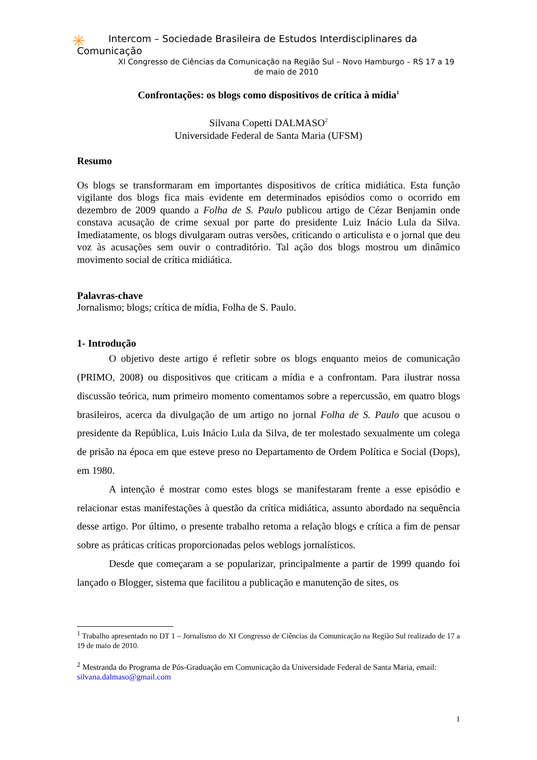✳
Intercom – Sociedade Brasileira de Estudos Interdisciplinares da
Comunicação
XI Congresso de Ciências da Comunicação na Região Sul – Novo Hamburgo – RS 17 a 19 de maio de 2010
Confrontações: os blogs como dispositivos de crítica à mídia<sup>1</sup>
Silvana Copetti DALMASO<sup>2</sup>
Universidade Federal de Santa Maria (UFSM)
Resumo
Os blogs se transformaram em importantes dispositivos de crítica midiática. Esta função vigilante dos blogs fica mais evidente em determinados episódios como o ocorrido em dezembro de 2009 quando a Folha de S. Paulo publicou artigo de Cézar Benjamin onde constava acusação de crime sexual por parte do presidente Luiz Inácio Lula da Silva. Imediatamente, os blogs divulgaram outras versões, criticando o articulista e o jornal que deu voz às acusações sem ouvir o contraditório. Tal ação dos blogs mostrou um dinâmico movimento social de crítica midiática.
Palavras-chave
Jornalismo; blogs; crítica de mídia, Folha de S. Paulo.
1- Introdução
O objetivo deste artigo é refletir sobre os blogs enquanto meios de comunicação (PRIMO, 2008) ou dispositivos que criticam a mídia e a confrontam. Para ilustrar nossa discussão teórica, num primeiro momento comentamos sobre a repercussão, em quatro blogs brasileiros, acerca da divulgação de um artigo no jornal Folha de S. Paulo que acusou o presidente da República, Luis Inácio Lula da Silva, de ter molestado sexualmente um colega de prisão na época em que esteve preso no Departamento de Ordem Política e Social (Dops), em 1980.
A intenção é mostrar como estes blogs se manifestaram frente a esse episódio e relacionar estas manifestações à questão da crítica midiática, assunto abordado na sequência desse artigo. Por último, o presente trabalho retoma a relação blogs e crítica a fim de pensar sobre as práticas críticas proporcionadas pelos weblogs jornalísticos.
Desde que começaram a se popularizar, principalmente a partir de 1999 quando foi lançado o Blogger, sistema que facilitou a publicação e manutenção de sites, os
<sup>1</sup> Trabalho apresentado no DT 1 – Jornalismo do XI Congresso de Ciências da Comunicação na Região Sul realizado de 17 a 19 de maio de 2010.
<sup>2</sup> Mestranda do Programa de Pós-Graduação em Comunicação da Universidade Federal de Santa Maria, email: silvana.dalmaso@gmail.com
1